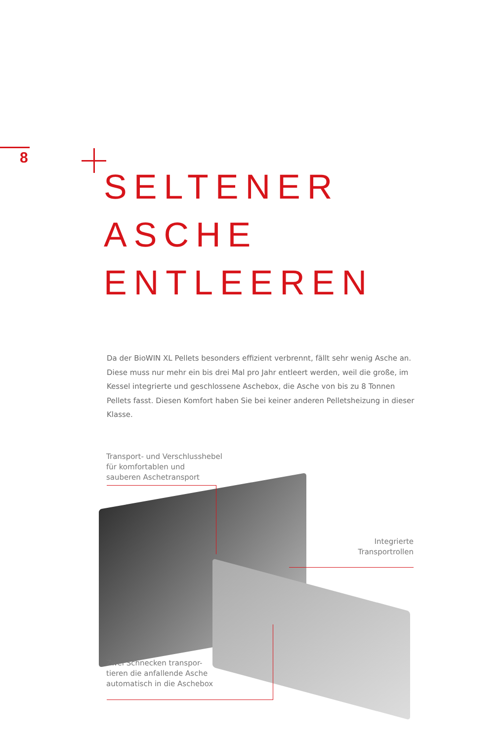8
SELTENER
ASCHE
ENTLEEREN
Da der BioWIN XL Pellets besonders effizient verbrennt, fällt sehr wenig Asche an. Diese muss nur mehr ein bis drei Mal pro Jahr entleert werden, weil die große, im Kessel integrierte und geschlossene Aschebox, die Asche von bis zu 8 Tonnen Pellets fasst. Diesen Komfort haben Sie bei keiner anderen Pelletsheizung in dieser Klasse.
Transport- und Verschlusshebel
für komfortablen und
sauberen Aschetransport
Integrierte
Transportrollen
Zwei Schnecken transpor-
tieren die anfallende Asche
automatisch in die Aschebox